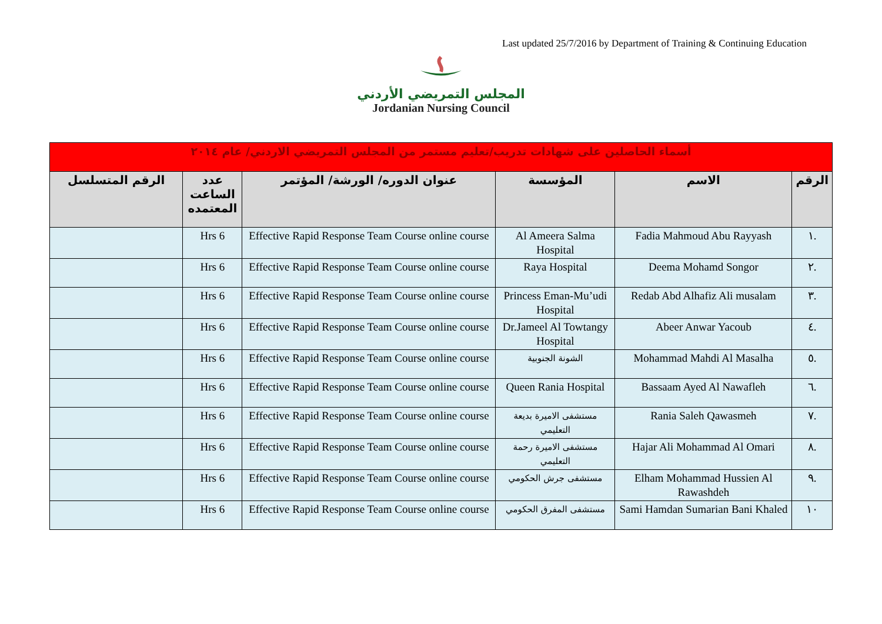Last updated 25/7/2016 by Department of Training & Continuing Education
المجلس التمريضي الأردني
Jordanian Nursing Council
| أسماء الحاصلين على شهادات تدريب/تعليم مستمر من المجلس التمريضي الاردني/ عام ٢٠١٤ | | | | | |
| الرقم | الاسم | المؤسسة | عنوان الدوره/ الورشة/ المؤتمر | عدد الساعت المعتمده | الرقم المتسلسل |
| .١ | Fadia Mahmoud Abu Rayyash | Al Ameera Salma Hospital | Effective Rapid Response Team Course online course | 6 Hrs | |
| .٢ | Deema Mohamd Songor | Raya Hospital | Effective Rapid Response Team Course online course | 6 Hrs | |
| .٣ | Redab Abd Alhafiz Ali musalam | Princess Eman-Mu’udi Hospital | Effective Rapid Response Team Course online course | 6 Hrs | |
| .٤ | Abeer Anwar Yacoub | Dr.Jameel Al Towtangy Hospital | Effective Rapid Response Team Course online course | 6 Hrs | |
| .٥ | Mohammad Mahdi Al Masalha | الشونة الجنوبية | Effective Rapid Response Team Course online course | 6 Hrs | |
| .٦ | Bassaam Ayed Al Nawafleh | Queen Rania Hospital | Effective Rapid Response Team Course online course | 6 Hrs | |
| .٧ | Rania Saleh Qawasmeh | مستشفى الاميرة بديعة التعليمي | Effective Rapid Response Team Course online course | 6 Hrs | |
| .٨ | Hajar Ali Mohammad Al Omari | مستشفى الاميرة رحمة التعليمي | Effective Rapid Response Team Course online course | 6 Hrs | |
| .٩ | Elham Mohammad Hussien Al Rawashdeh | مستشفى جرش الحكومي | Effective Rapid Response Team Course online course | 6 Hrs | |
| ١٠ | Sami Hamdan Sumarian Bani Khaled | مستشفى المفرق الحكومي | Effective Rapid Response Team Course online course | 6 Hrs | |